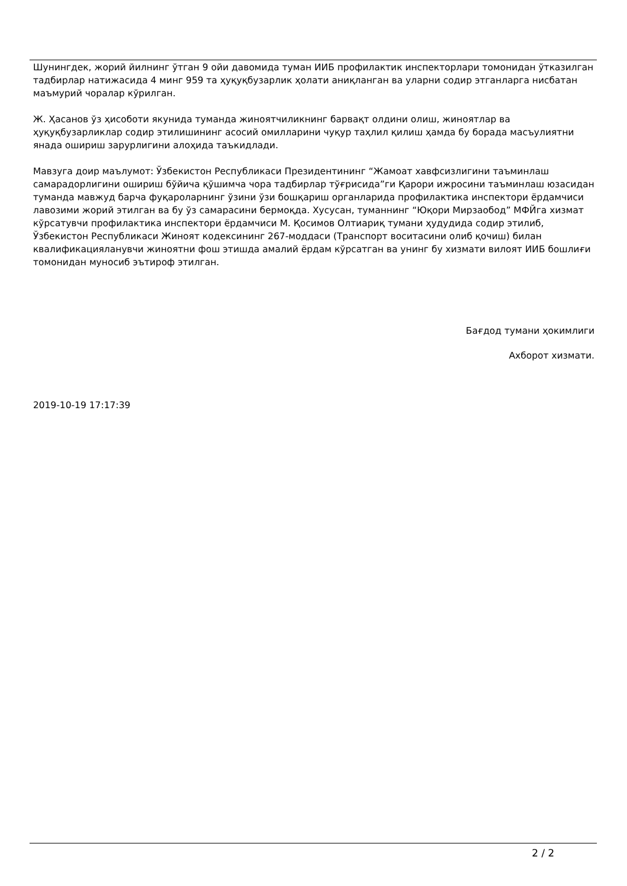Шунингдек, жорий йилнинг ўтган 9 ойи давомида туман ИИБ профилактик инспекторлари томонидан ўтказилган тадбирлар натижасида 4 минг 959 та ҳуқуқбузарлик ҳолати аниқланган ва уларни содир этганларга нисбатан маъмурий чоралар кўрилган.
Ж. Ҳасанов ўз ҳисоботи якунида туманда жиноятчиликнинг барвақт олдини олиш, жиноятлар ва ҳуқуқбузарликлар содир этилишининг асосий омилларини чуқур таҳлил қилиш ҳамда бу борада масъулиятни янада ошириш зарурлигини алоҳида таъкидлади.
Мавзуга доир маълумот: Ўзбекистон Республикаси Президентининг “Жамоат хавфсизлигини таъминлаш самарадорлигини ошириш бўйича қўшимча чора тадбирлар тўғрисида”ги Қарори ижросини таъминлаш юзасидан туманда мавжуд барча фуқароларнинг ўзини ўзи бошқариш органларида профилактика инспектори ёрдамчиси лавозими жорий этилган ва бу ўз самарасини бермоқда. Хусусан, туманнинг “Юқори Мирзаобод” МФЙга хизмат кўрсатувчи профилактика инспектори ёрдамчиси М. Қосимов Олтиариқ тумани ҳудудида содир этилиб, Ўзбекистон Республикаси Жиноят кодексининг 267-моддаси (Транспорт воситасини олиб қочиш) билан квалификацияланувчи жиноятни фош этишда амалий ёрдам кўрсатган ва унинг бу хизмати вилоят ИИБ бошлиғи томонидан муносиб эътироф этилган.
Бағдод тумани ҳокимлиги
Ахборот хизмати.
2019-10-19 17:17:39
2 / 2